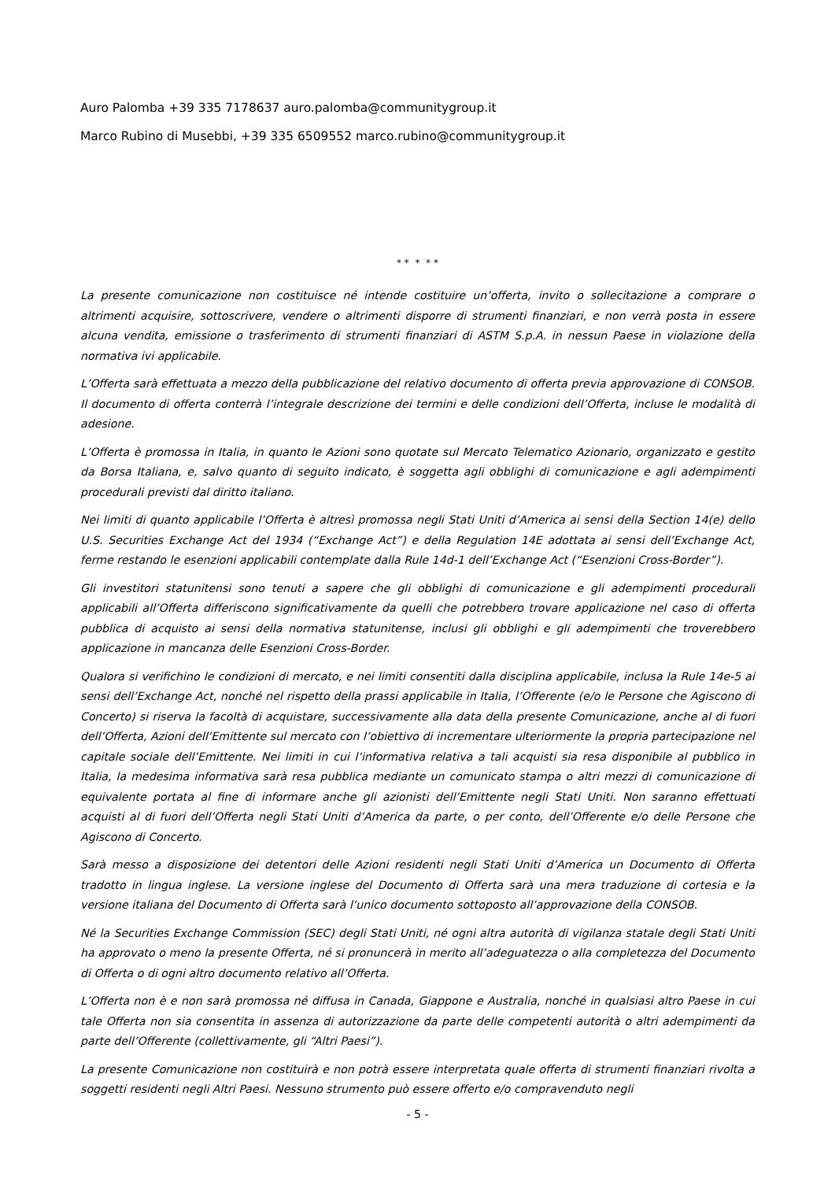Auro Palomba +39 335 7178637 auro.palomba@communitygroup.it
Marco Rubino di Musebbi, +39 335 6509552 marco.rubino@communitygroup.it
* * * * *
La presente comunicazione non costituisce né intende costituire un’offerta, invito o sollecitazione a comprare o altrimenti acquisire, sottoscrivere, vendere o altrimenti disporre di strumenti finanziari, e non verrà posta in essere alcuna vendita, emissione o trasferimento di strumenti finanziari di ASTM S.p.A. in nessun Paese in violazione della normativa ivi applicabile.
L’Offerta sarà effettuata a mezzo della pubblicazione del relativo documento di offerta previa approvazione di CONSOB. Il documento di offerta conterrà l’integrale descrizione dei termini e delle condizioni dell’Offerta, incluse le modalità di adesione.
L’Offerta è promossa in Italia, in quanto le Azioni sono quotate sul Mercato Telematico Azionario, organizzato e gestito da Borsa Italiana, e, salvo quanto di seguito indicato, è soggetta agli obblighi di comunicazione e agli adempimenti procedurali previsti dal diritto italiano.
Nei limiti di quanto applicabile l’Offerta è altresì promossa negli Stati Uniti d’America ai sensi della Section 14(e) dello U.S. Securities Exchange Act del 1934 (“Exchange Act”) e della Regulation 14E adottata ai sensi dell’Exchange Act, ferme restando le esenzioni applicabili contemplate dalla Rule 14d-1 dell’Exchange Act (“Esenzioni Cross-Border”).
Gli investitori statunitensi sono tenuti a sapere che gli obblighi di comunicazione e gli adempimenti procedurali applicabili all’Offerta differiscono significativamente da quelli che potrebbero trovare applicazione nel caso di offerta pubblica di acquisto ai sensi della normativa statunitense, inclusi gli obblighi e gli adempimenti che troverebbero applicazione in mancanza delle Esenzioni Cross-Border.
Qualora si verifichino le condizioni di mercato, e nei limiti consentiti dalla disciplina applicabile, inclusa la Rule 14e-5 ai sensi dell’Exchange Act, nonché nel rispetto della prassi applicabile in Italia, l’Offerente (e/o le Persone che Agiscono di Concerto) si riserva la facoltà di acquistare, successivamente alla data della presente Comunicazione, anche al di fuori dell’Offerta, Azioni dell’Emittente sul mercato con l’obiettivo di incrementare ulteriormente la propria partecipazione nel capitale sociale dell’Emittente. Nei limiti in cui l’informativa relativa a tali acquisti sia resa disponibile al pubblico in Italia, la medesima informativa sarà resa pubblica mediante un comunicato stampa o altri mezzi di comunicazione di equivalente portata al fine di informare anche gli azionisti dell’Emittente negli Stati Uniti. Non saranno effettuati acquisti al di fuori dell’Offerta negli Stati Uniti d’America da parte, o per conto, dell’Offerente e/o delle Persone che Agiscono di Concerto.
Sarà messo a disposizione dei detentori delle Azioni residenti negli Stati Uniti d’America un Documento di Offerta tradotto in lingua inglese. La versione inglese del Documento di Offerta sarà una mera traduzione di cortesia e la versione italiana del Documento di Offerta sarà l’unico documento sottoposto all’approvazione della CONSOB.
Né la Securities Exchange Commission (SEC) degli Stati Uniti, né ogni altra autorità di vigilanza statale degli Stati Uniti ha approvato o meno la presente Offerta, né si pronuncerà in merito all’adeguatezza o alla completezza del Documento di Offerta o di ogni altro documento relativo all’Offerta.
L’Offerta non è e non sarà promossa né diffusa in Canada, Giappone e Australia, nonché in qualsiasi altro Paese in cui tale Offerta non sia consentita in assenza di autorizzazione da parte delle competenti autorità o altri adempimenti da parte dell’Offerente (collettivamente, gli “Altri Paesi”).
La presente Comunicazione non costituirà e non potrà essere interpretata quale offerta di strumenti finanziari rivolta a soggetti residenti negli Altri Paesi. Nessuno strumento può essere offerto e/o compravenduto negli
- 5 -